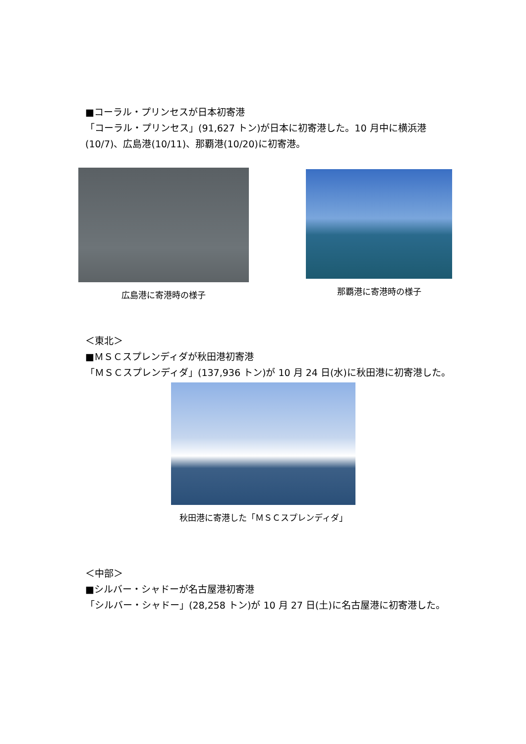■コーラル・プリンセスが日本初寄港
「コーラル・プリンセス」(91,627 トン)が日本に初寄港した。10 月中に横浜港(10/7)、広島港(10/11)、那覇港(10/20)に初寄港。
広島港に寄港時の様子
那覇港に寄港時の様子
＜東北＞
■ＭＳＣスプレンディダが秋田港初寄港
「ＭＳＣスプレンディダ」(137,936 トン)が 10 月 24 日(水)に秋田港に初寄港した。
秋田港に寄港した「ＭＳＣスプレンディダ」
＜中部＞
■シルバー・シャドーが名古屋港初寄港
「シルバー・シャドー」(28,258 トン)が 10 月 27 日(土)に名古屋港に初寄港した。